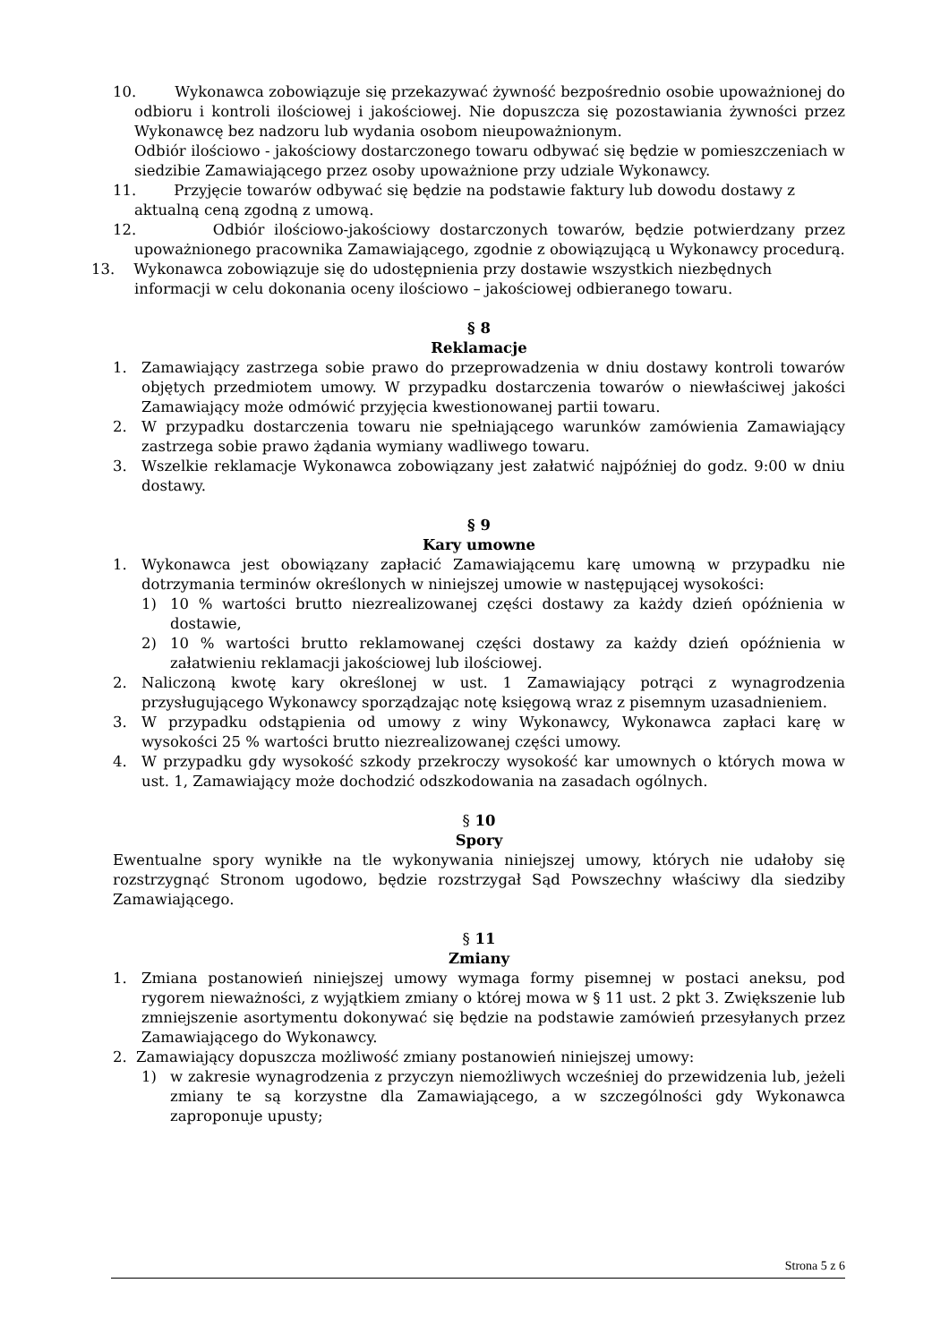10. Wykonawca zobowiązuje się przekazywać żywność bezpośrednio osobie upoważnionej do odbioru i kontroli ilościowej i jakościowej. Nie dopuszcza się pozostawiania żywności przez Wykonawcę bez nadzoru lub wydania osobom nieupoważnionym.
Odbiór ilościowo - jakościowy dostarczonego towaru odbywać się będzie w pomieszczeniach w siedzibie Zamawiającego przez osoby upoważnione przy udziale Wykonawcy.
11. Przyjęcie towarów odbywać się będzie na podstawie faktury lub dowodu dostawy z aktualną ceną zgodną z umową.
12. Odbiór ilościowo-jakościowy dostarczonych towarów, będzie potwierdzany przez upoważnionego pracownika Zamawiającego, zgodnie z obowiązującą u Wykonawcy procedurą.
13. Wykonawca zobowiązuje się do udostępnienia przy dostawie wszystkich niezbędnych informacji w celu dokonania oceny ilościowo – jakościowej odbieranego towaru.
§ 8
Reklamacje
1. Zamawiający zastrzega sobie prawo do przeprowadzenia w dniu dostawy kontroli towarów objętych przedmiotem umowy. W przypadku dostarczenia towarów o niewłaściwej jakości Zamawiający może odmówić przyjęcia kwestionowanej partii towaru.
2. W przypadku dostarczenia towaru nie spełniającego warunków zamówienia Zamawiający zastrzega sobie prawo żądania wymiany wadliwego towaru.
3. Wszelkie reklamacje Wykonawca zobowiązany jest załatwić najpóźniej do godz. 9:00 w dniu dostawy.
§ 9
Kary umowne
1. Wykonawca jest obowiązany zapłacić Zamawiającemu karę umowną w przypadku nie dotrzymania terminów określonych w niniejszej umowie w następującej wysokości:
1) 10 % wartości brutto niezrealizowanej części dostawy za każdy dzień opóźnienia w dostawie,
2) 10 % wartości brutto reklamowanej części dostawy za każdy dzień opóźnienia w załatwieniu reklamacji jakościowej lub ilościowej.
2. Naliczoną kwotę kary określonej w ust. 1 Zamawiający potrąci z wynagrodzenia przysługującego Wykonawcy sporządzając notę księgową wraz z pisemnym uzasadnieniem.
3. W przypadku odstąpienia od umowy z winy Wykonawcy, Wykonawca zapłaci karę w wysokości 25 % wartości brutto niezrealizowanej części umowy.
4. W przypadku gdy wysokość szkody przekroczy wysokość kar umownych o których mowa w ust. 1, Zamawiający może dochodzić odszkodowania na zasadach ogólnych.
§ 10
Spory
Ewentualne spory wynikłe na tle wykonywania niniejszej umowy, których nie udałoby się rozstrzygnąć Stronom ugodowo, będzie rozstrzygał Sąd Powszechny właściwy dla siedziby Zamawiającego.
§ 11
Zmiany
1. Zmiana postanowień niniejszej umowy wymaga formy pisemnej w postaci aneksu, pod rygorem nieważności, z wyjątkiem zmiany o której mowa w § 11 ust. 2 pkt 3. Zwiększenie lub zmniejszenie asortymentu dokonywać się będzie na podstawie zamówień przesyłanych przez Zamawiającego do Wykonawcy.
2. Zamawiający dopuszcza możliwość zmiany postanowień niniejszej umowy:
1) w zakresie wynagrodzenia z przyczyn niemożliwych wcześniej do przewidzenia lub, jeżeli zmiany te są korzystne dla Zamawiającego, a w szczególności gdy Wykonawca zaproponuje upusty;
Strona 5 z 6